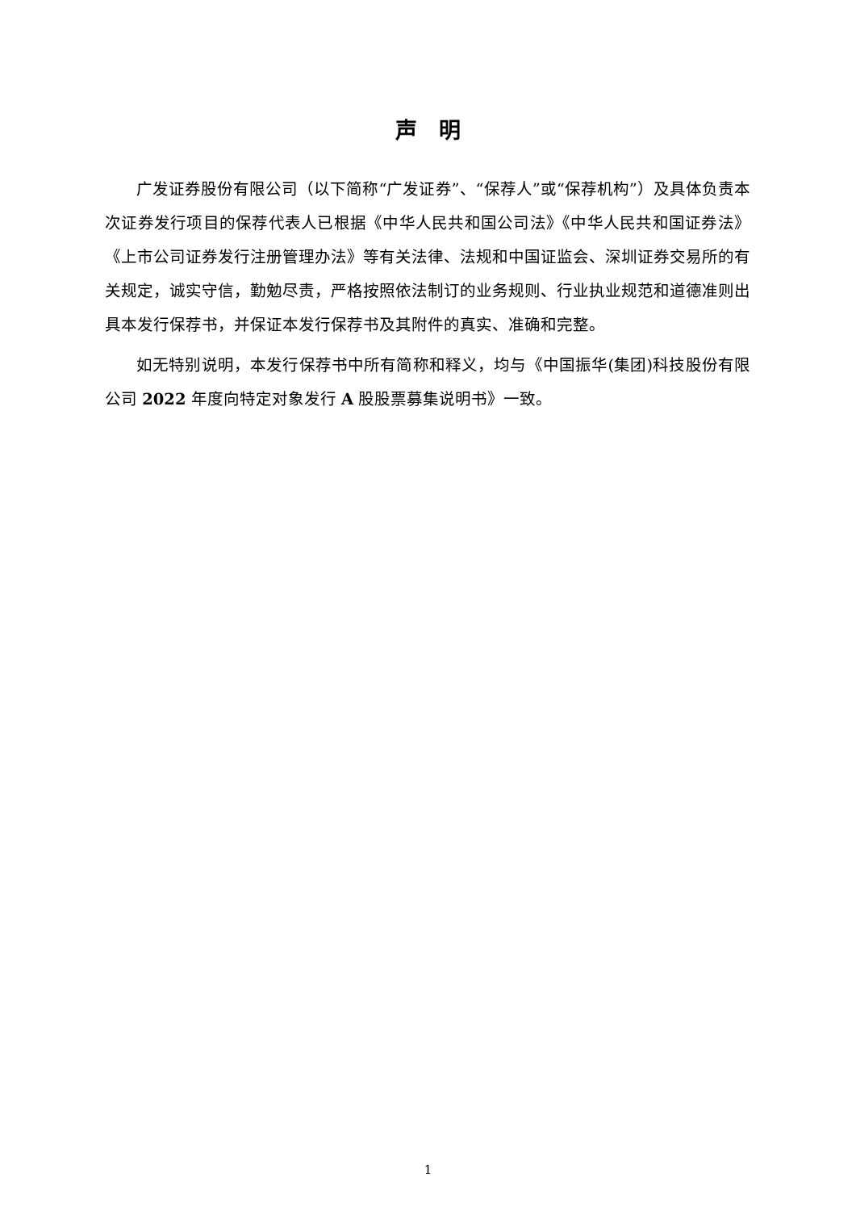声　明
广发证券股份有限公司（以下简称“广发证券”、“保荐人”或“保荐机构”）及具体负责本次证券发行项目的保荐代表人已根据《中华人民共和国公司法》《中华人民共和国证券法》《上市公司证券发行注册管理办法》等有关法律、法规和中国证监会、深圳证券交易所的有关规定，诚实守信，勤勉尽责，严格按照依法制订的业务规则、行业执业规范和道德准则出具本发行保荐书，并保证本发行保荐书及其附件的真实、准确和完整。
如无特别说明，本发行保荐书中所有简称和释义，均与《中国振华(集团)科技股份有限公司 2022 年度向特定对象发行 A 股股票募集说明书》一致。
1